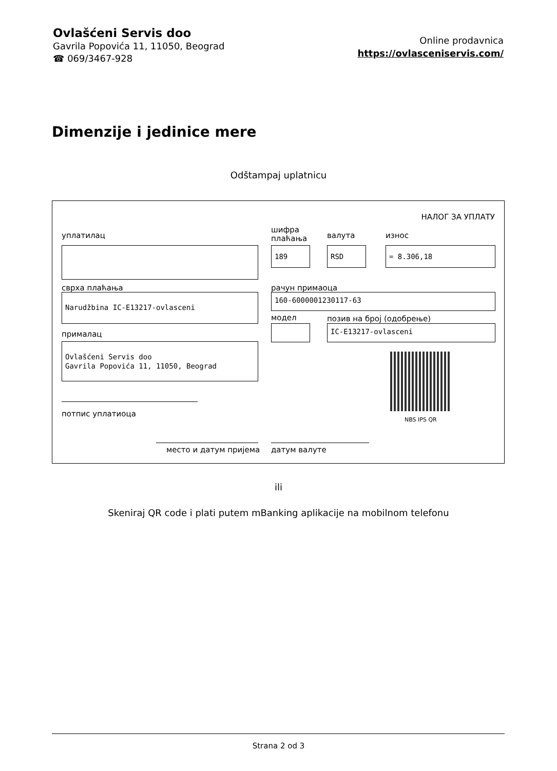Ovlašćeni Servis doo
Gavrila Popovića 11, 11050, Beograd
☎ 069/3467-928
Online prodavnica
https://ovlasceniservis.com/
Dimenzije i jedinice mere
Odštampaj uplatnicu
НАЛОГ ЗА УПЛАТУ
уплатилац
шифра
плаћања
валута износ
189 RSD = 8.306,18
сврха плаћања рачун примаоца
Narudžbina IC-E13217-ovlasceni 160-6000001230117-63
модел позив на број (одобрење)
IC-E13217-ovlasceni
прималац
Ovlašćeni Servis doo
Gavrila Popovića 11, 11050, Beograd
NBS IPS QR
потпис уплатиоца
место и датум пријема датум валуте
ili
Skeniraj QR code i plati putem mBanking aplikacije na mobilnom telefonu
Strana 2 od 3